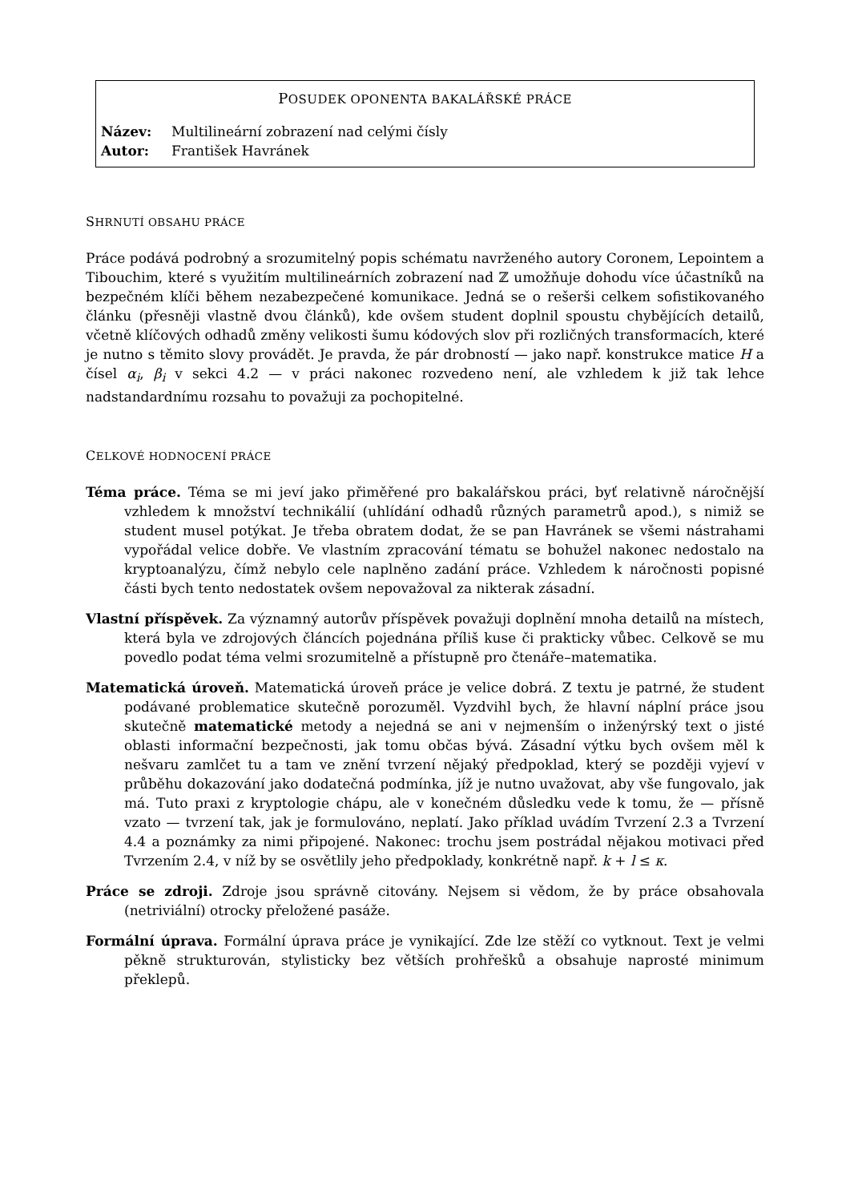POSUDEK OPONENTA BAKALÁŘSKÉ PRÁCE
Název: Multilineární zobrazení nad celými čísly
Autor: František Havránek
SHRNUTÍ OBSAHU PRÁCE
Práce podává podrobný a srozumitelný popis schématu navrženého autory Coronem, Lepointem a Tibouchim, které s využitím multilineárních zobrazení nad ℤ umožňuje dohodu více účastníků na bezpečném klíči během nezabezpečené komunikace. Jedná se o rešerši celkem sofistikovaného článku (přesněji vlastně dvou článků), kde ovšem student doplnil spoustu chybějících detailů, včetně klíčových odhadů změny velikosti šumu kódových slov při rozličných transformacích, které je nutno s těmito slovy provádět. Je pravda, že pár drobností — jako např. konstrukce matice H a čísel α<sub>i</sub>, β<sub>i</sub> v sekci 4.2 — v práci nakonec rozvedeno není, ale vzhledem k již tak lehce nadstandardnímu rozsahu to považuji za pochopitelné.
CELKOVÉ HODNOCENÍ PRÁCE
Téma práce. Téma se mi jeví jako přiměřené pro bakalářskou práci, byť relativně náročnější vzhledem k množství technikálií (uhlídání odhadů různých parametrů apod.), s nimiž se student musel potýkat. Je třeba obratem dodat, že se pan Havránek se všemi nástrahami vypořádal velice dobře. Ve vlastním zpracování tématu se bohužel nakonec nedostalo na kryptoanalýzu, čímž nebylo cele naplněno zadání práce. Vzhledem k náročnosti popisné části bych tento nedostatek ovšem nepovažoval za nikterak zásadní.
Vlastní příspěvek. Za významný autorův příspěvek považuji doplnění mnoha detailů na místech, která byla ve zdrojových článcích pojednána příliš kuse či prakticky vůbec. Celkově se mu povedlo podat téma velmi srozumitelně a přístupně pro čtenáře–matematika.
Matematická úroveň. Matematická úroveň práce je velice dobrá. Z textu je patrné, že student podávané problematice skutečně porozuměl. Vyzdvihl bych, že hlavní náplní práce jsou skutečně matematické metody a nejedná se ani v nejmenším o inženýrský text o jisté oblasti informační bezpečnosti, jak tomu občas bývá. Zásadní výtku bych ovšem měl k nešvaru zamlčet tu a tam ve znění tvrzení nějaký předpoklad, který se později vyjeví v průběhu dokazování jako dodatečná podmínka, jíž je nutno uvažovat, aby vše fungovalo, jak má. Tuto praxi z kryptologie chápu, ale v konečném důsledku vede k tomu, že — přísně vzato — tvrzení tak, jak je formulováno, neplatí. Jako příklad uvádím Tvrzení 2.3 a Tvrzení 4.4 a poznámky za nimi připojené. Nakonec: trochu jsem postrádal nějakou motivaci před Tvrzením 2.4, v níž by se osvětlily jeho předpoklady, konkrétně např. k + l ≤ κ.
Práce se zdroji. Zdroje jsou správně citovány. Nejsem si vědom, že by práce obsahovala (netriviální) otrocky přeložené pasáže.
Formální úprava. Formální úprava práce je vynikající. Zde lze stěží co vytknout. Text je velmi pěkně strukturován, stylisticky bez větších prohřešků a obsahuje naprosté minimum překlepů.